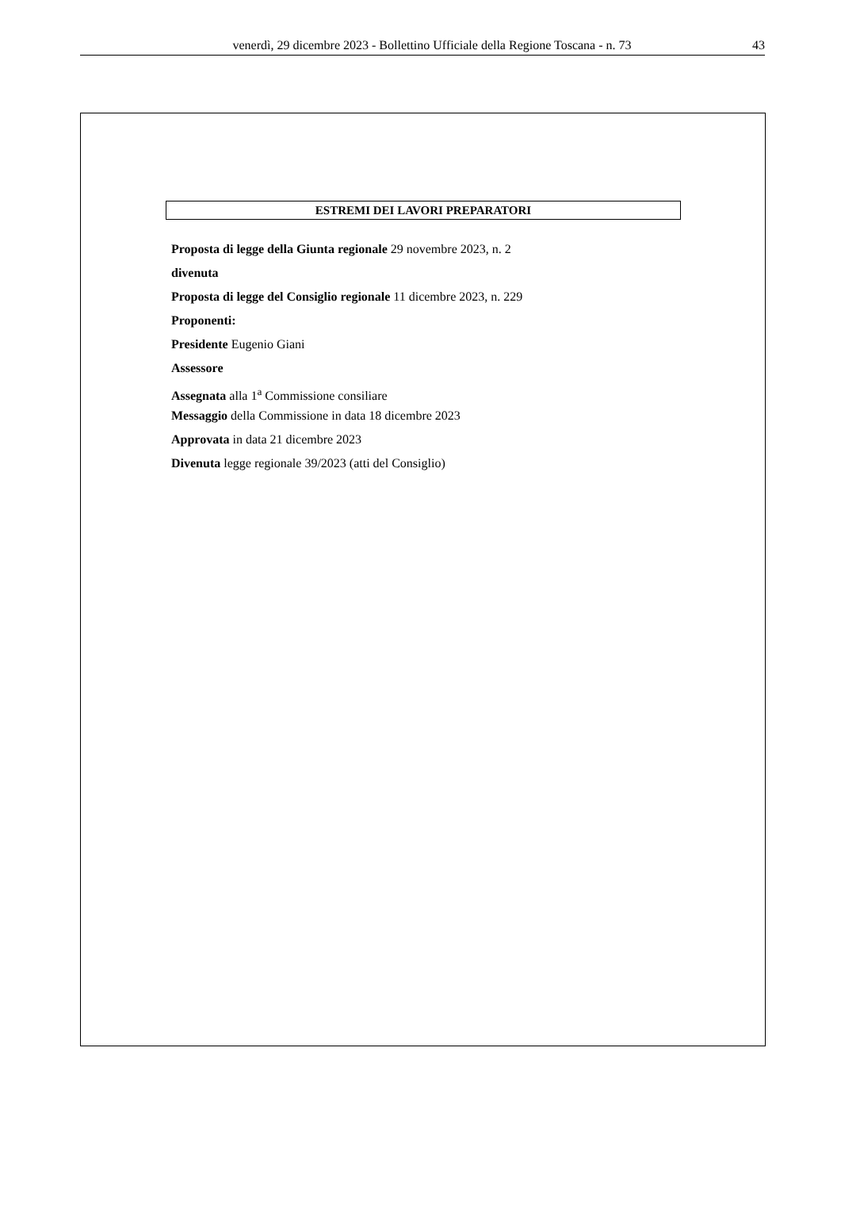venerdì, 29 dicembre 2023 - Bollettino Ufficiale della Regione Toscana - n. 73 43
ESTREMI DEI LAVORI PREPARATORI
Proposta di legge della Giunta regionale 29 novembre 2023, n. 2
divenuta
Proposta di legge del Consiglio regionale 11 dicembre 2023, n. 229
Proponenti:
Presidente Eugenio Giani
Assessore
Assegnata alla 1<sup>a</sup> Commissione consiliare
Messaggio della Commissione in data 18 dicembre 2023
Approvata in data 21 dicembre 2023
Divenuta legge regionale 39/2023 (atti del Consiglio)